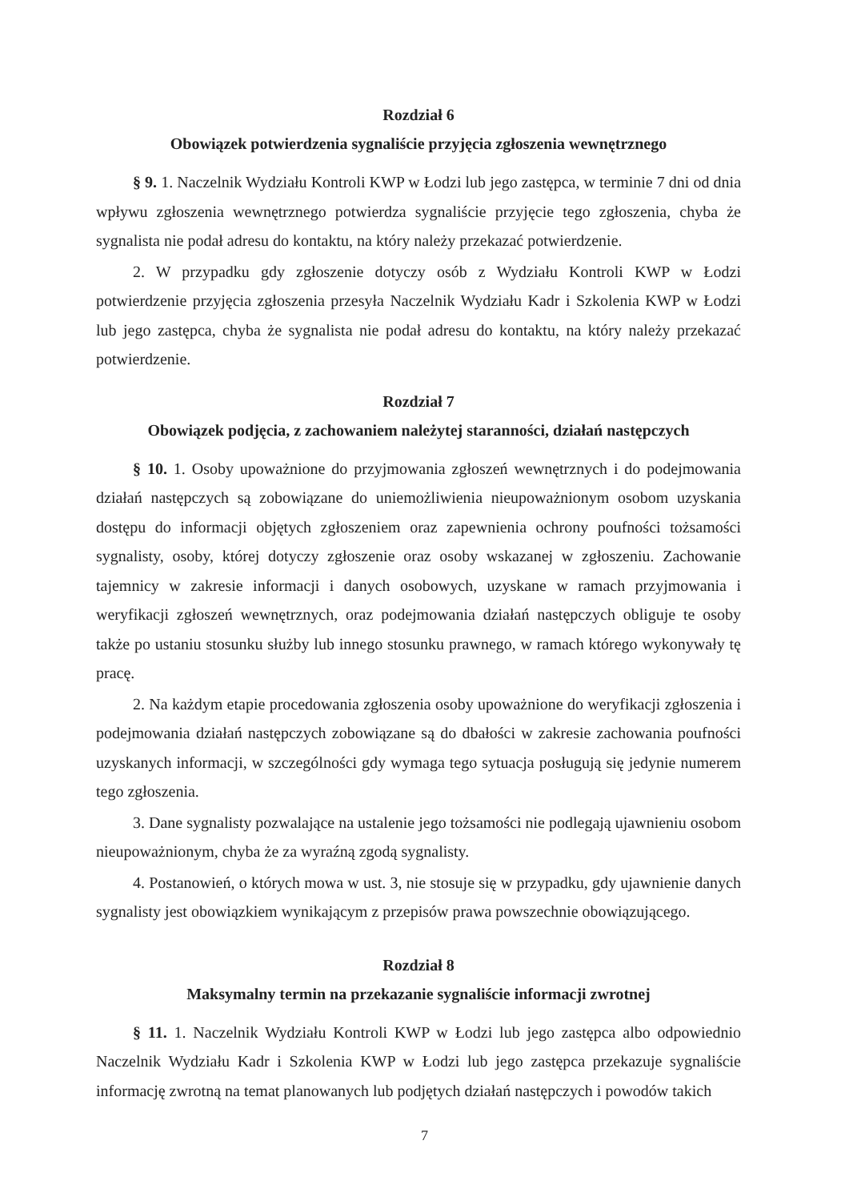Rozdział 6
Obowiązek potwierdzenia sygnaliście przyjęcia zgłoszenia wewnętrznego
§ 9. 1. Naczelnik Wydziału Kontroli KWP w Łodzi lub jego zastępca, w terminie 7 dni od dnia wpływu zgłoszenia wewnętrznego potwierdza sygnaliście przyjęcie tego zgłoszenia, chyba że sygnalista nie podał adresu do kontaktu, na który należy przekazać potwierdzenie.
2. W przypadku gdy zgłoszenie dotyczy osób z Wydziału Kontroli KWP w Łodzi potwierdzenie przyjęcia zgłoszenia przesyła Naczelnik Wydziału Kadr i Szkolenia KWP w Łodzi lub jego zastępca, chyba że sygnalista nie podał adresu do kontaktu, na który należy przekazać potwierdzenie.
Rozdział 7
Obowiązek podjęcia, z zachowaniem należytej staranności, działań następczych
§ 10. 1. Osoby upoważnione do przyjmowania zgłoszeń wewnętrznych i do podejmowania działań następczych są zobowiązane do uniemożliwienia nieupoważnionym osobom uzyskania dostępu do informacji objętych zgłoszeniem oraz zapewnienia ochrony poufności tożsamości sygnalisty, osoby, której dotyczy zgłoszenie oraz osoby wskazanej w zgłoszeniu. Zachowanie tajemnicy w zakresie informacji i danych osobowych, uzyskane w ramach przyjmowania i weryfikacji zgłoszeń wewnętrznych, oraz podejmowania działań następczych obliguje te osoby także po ustaniu stosunku służby lub innego stosunku prawnego, w ramach którego wykonywały tę pracę.
2. Na każdym etapie procedowania zgłoszenia osoby upoważnione do weryfikacji zgłoszenia i podejmowania działań następczych zobowiązane są do dbałości w zakresie zachowania poufności uzyskanych informacji, w szczególności gdy wymaga tego sytuacja posługują się jedynie numerem tego zgłoszenia.
3. Dane sygnalisty pozwalające na ustalenie jego tożsamości nie podlegają ujawnieniu osobom nieupoważnionym, chyba że za wyraźną zgodą sygnalisty.
4. Postanowień, o których mowa w ust. 3, nie stosuje się w przypadku, gdy ujawnienie danych sygnalisty jest obowiązkiem wynikającym z przepisów prawa powszechnie obowiązującego.
Rozdział 8
Maksymalny termin na przekazanie sygnaliście informacji zwrotnej
§ 11. 1. Naczelnik Wydziału Kontroli KWP w Łodzi lub jego zastępca albo odpowiednio Naczelnik Wydziału Kadr i Szkolenia KWP w Łodzi lub jego zastępca przekazuje sygnaliście informację zwrotną na temat planowanych lub podjętych działań następczych i powodów takich
7